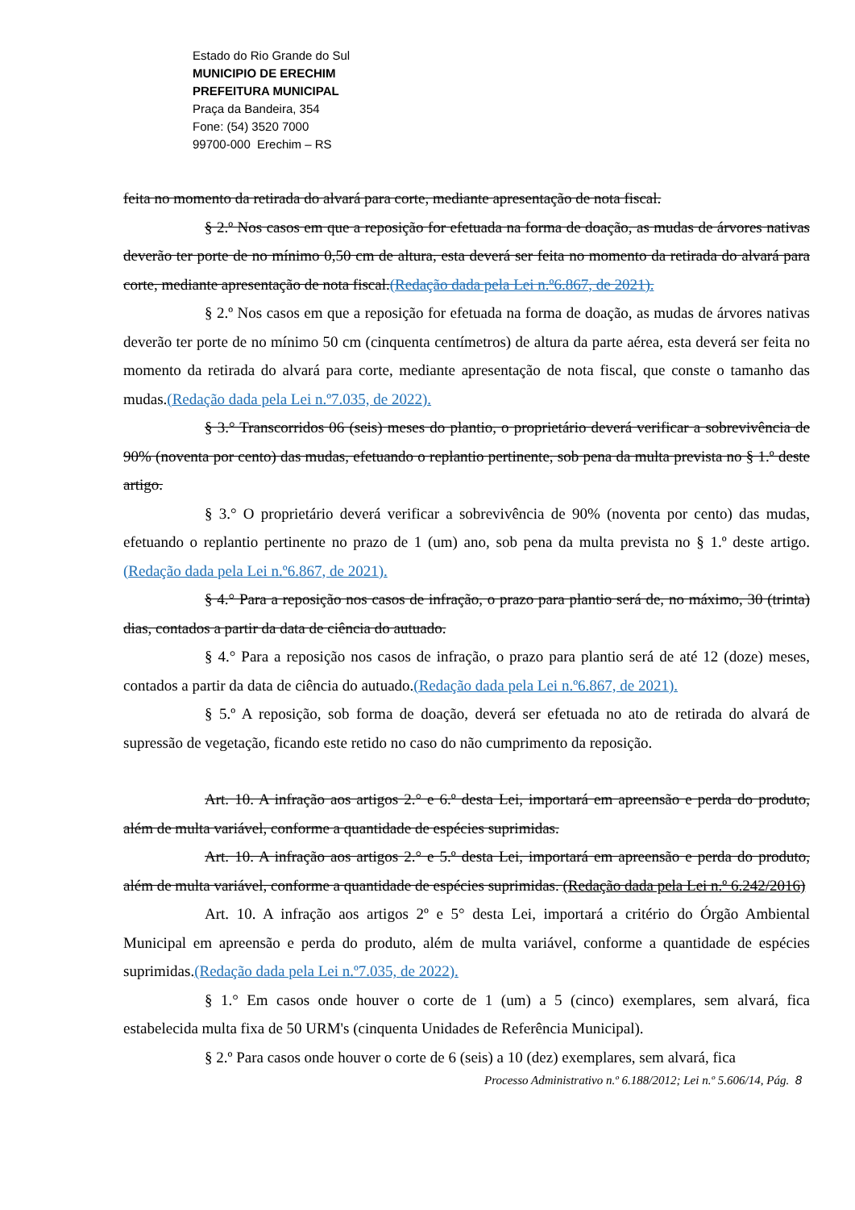Estado do Rio Grande do Sul
MUNICIPIO DE ERECHIM
PREFEITURA MUNICIPAL
Praça da Bandeira, 354
Fone: (54) 3520 7000
99700-000 Erechim – RS
feita no momento da retirada do alvará para corte, mediante apresentação de nota fiscal.
§ 2.º Nos casos em que a reposição for efetuada na forma de doação, as mudas de árvores nativas deverão ter porte de no mínimo 0,50 cm de altura, esta deverá ser feita no momento da retirada do alvará para corte, mediante apresentação de nota fiscal.(Redação dada pela Lei n.º6.867, de 2021).
§ 2.º Nos casos em que a reposição for efetuada na forma de doação, as mudas de árvores nativas deverão ter porte de no mínimo 50 cm (cinquenta centímetros) de altura da parte aérea, esta deverá ser feita no momento da retirada do alvará para corte, mediante apresentação de nota fiscal, que conste o tamanho das mudas.(Redação dada pela Lei n.º7.035, de 2022).
§ 3.° Transcorridos 06 (seis) meses do plantio, o proprietário deverá verificar a sobrevivência de 90% (noventa por cento) das mudas, efetuando o replantio pertinente, sob pena da multa prevista no § 1.º deste artigo.
§ 3.° O proprietário deverá verificar a sobrevivência de 90% (noventa por cento) das mudas, efetuando o replantio pertinente no prazo de 1 (um) ano, sob pena da multa prevista no § 1.º deste artigo. (Redação dada pela Lei n.º6.867, de 2021).
§ 4.° Para a reposição nos casos de infração, o prazo para plantio será de, no máximo, 30 (trinta) dias, contados a partir da data de ciência do autuado.
§ 4.° Para a reposição nos casos de infração, o prazo para plantio será de até 12 (doze) meses, contados a partir da data de ciência do autuado.(Redação dada pela Lei n.º6.867, de 2021).
§ 5.º A reposição, sob forma de doação, deverá ser efetuada no ato de retirada do alvará de supressão de vegetação, ficando este retido no caso do não cumprimento da reposição.
Art. 10. A infração aos artigos 2.° e 6.º desta Lei, importará em apreensão e perda do produto, além de multa variável, conforme a quantidade de espécies suprimidas.
Art. 10. A infração aos artigos 2.° e 5.º desta Lei, importará em apreensão e perda do produto, além de multa variável, conforme a quantidade de espécies suprimidas. (Redação dada pela Lei n.º 6.242/2016)
Art. 10. A infração aos artigos 2º e 5° desta Lei, importará a critério do Órgão Ambiental Municipal em apreensão e perda do produto, além de multa variável, conforme a quantidade de espécies suprimidas.(Redação dada pela Lei n.º7.035, de 2022).
§ 1.° Em casos onde houver o corte de 1 (um) a 5 (cinco) exemplares, sem alvará, fica estabelecida multa fixa de 50 URM's (cinquenta Unidades de Referência Municipal).
§ 2.º Para casos onde houver o corte de 6 (seis) a 10 (dez) exemplares, sem alvará, fica
Processo Administrativo n.º 6.188/2012; Lei n.º 5.606/14, Pág. 8